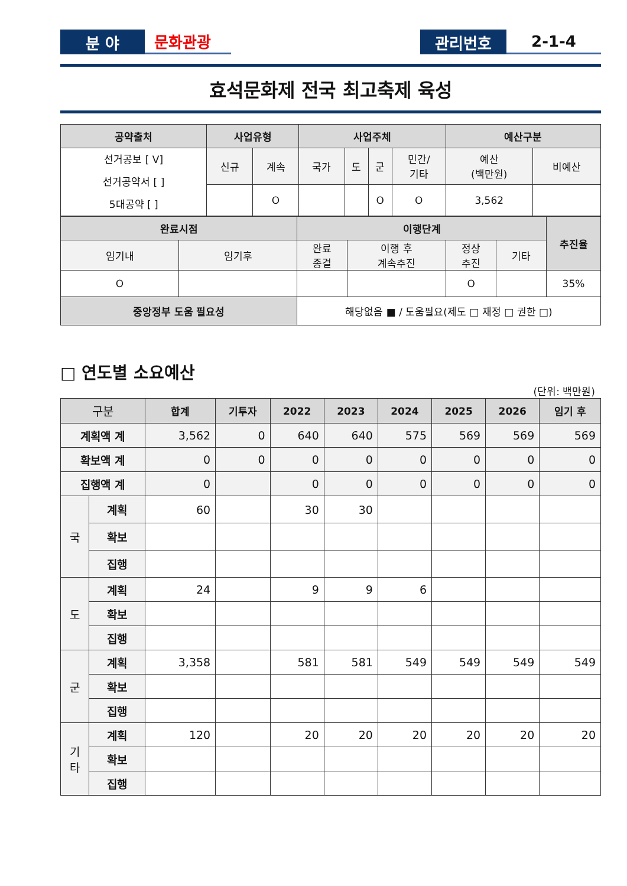분 야 문화관광 관리번호 2-1-4
효석문화제 전국 최고축제 육성
| 공약출처 | 사업유형 | | 사업주체 | | | | 예산구분 | |
| --- | --- | --- | --- | --- | --- | --- | --- | --- |
| 선거공보 [ V] 선거공약서 [ ] 5대공약 [ ] | 신규 | 계속 | 국가 | 도 | 군 | 민간/ 기타 | 예산 (백만원) | 비예산 |
| | | O | | | O | O | 3,562 | |
| 완료시점 | | 이행단계 | | | | 추진율 |
| --- | --- | --- | --- | --- | --- | --- |
| 임기내 | 임기후 | 완료 종결 | 이행 후 계속추진 | 정상 추진 | 기타 | |
| O | | | | O | | 35% |
| 중앙정부 도움 필요성 | | 해당없음 ■ / 도움필요(제도 □ 재정 □ 권한 □) | | | | |
□ 연도별 소요예산
(단위: 백만원)
| 구분 | | 합계 | 기투자 | 2022 | 2023 | 2024 | 2025 | 2026 | 임기 후 |
| --- | --- | --- | --- | --- | --- | --- | --- | --- | --- |
| 계획액 계 | | 3,562 | 0 | 640 | 640 | 575 | 569 | 569 | 569 |
| 확보액 계 | | 0 | 0 | 0 | 0 | 0 | 0 | 0 | 0 |
| 집행액 계 | | 0 | | 0 | 0 | 0 | 0 | 0 | 0 |
| 국 | 계획 | 60 | | 30 | 30 | | | | |
| | 확보 | | | | | | | | |
| | 집행 | | | | | | | | |
| 도 | 계획 | 24 | | 9 | 9 | 6 | | | |
| | 확보 | | | | | | | | |
| | 집행 | | | | | | | | |
| 군 | 계획 | 3,358 | | 581 | 581 | 549 | 549 | 549 | 549 |
| | 확보 | | | | | | | | |
| | 집행 | | | | | | | | |
| 기 타 | 계획 | 120 | | 20 | 20 | 20 | 20 | 20 | 20 |
| | 확보 | | | | | | | | |
| | 집행 | | | | | | | | |